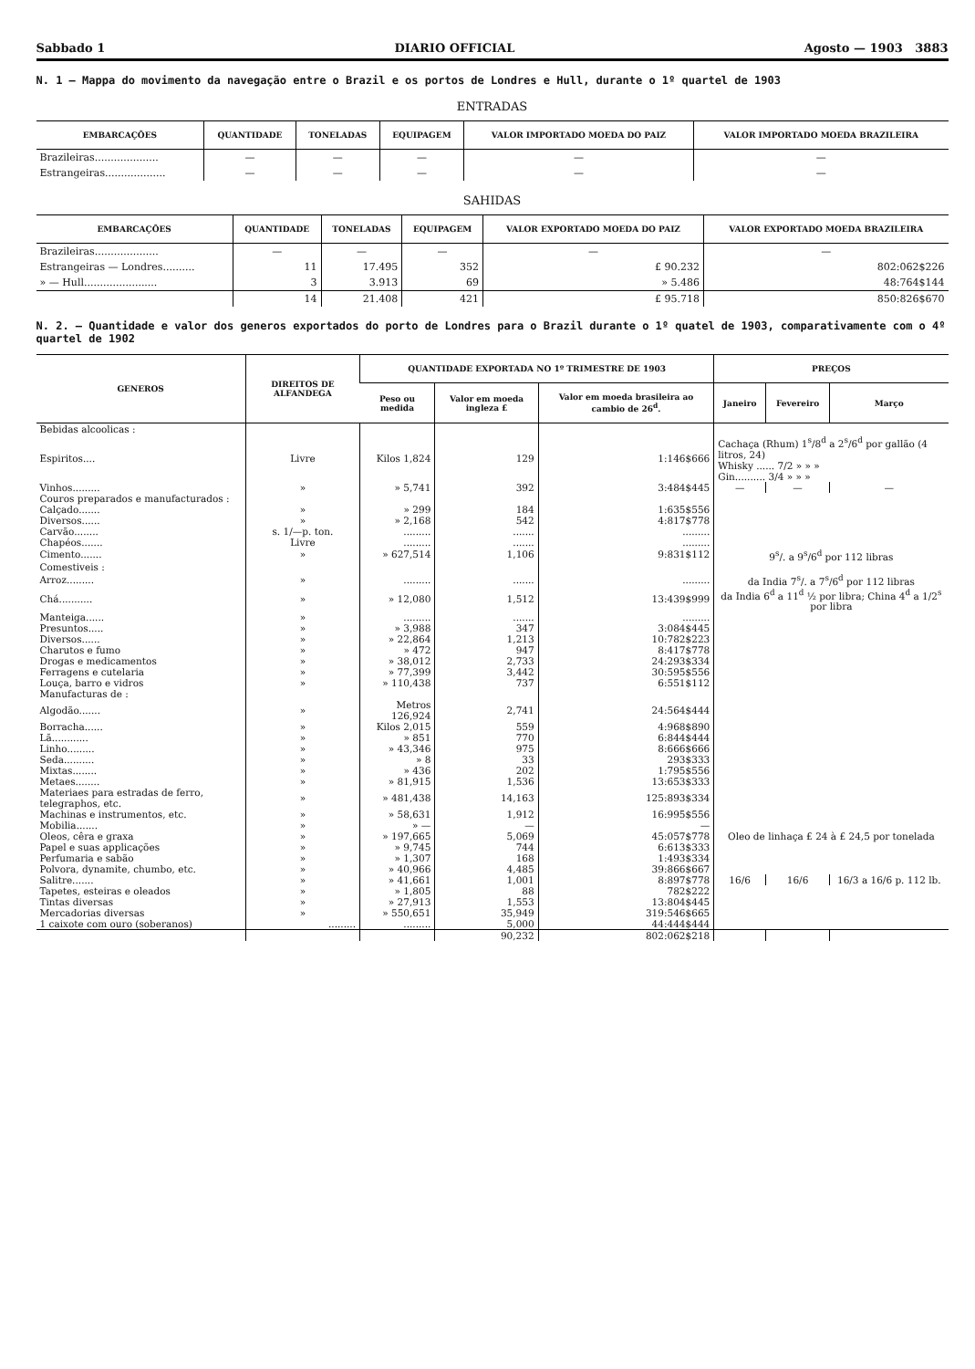Sabbado 1 DIARIO OFFICIAL Agosto — 1903 3883
N. 1 — Mappa do movimento da navegação entre o Brazil e os portos de Londres e Hull, durante o 1º quartel de 1903
ENTRADAS
| EMBARCAÇÕES | QUANTIDADE | TONELADAS | EQUIPAGEM | VALOR IMPORTADO MOEDA DO PAIZ | VALOR IMPORTADO MOEDA BRAZILEIRA |
| --- | --- | --- | --- | --- | --- |
| Brazileiras.................... | — | — | — | — | — |
| Estrangeiras................... | — | — | — | — | — |
SAHIDAS
| EMBARCAÇÕES | QUANTIDADE | TONELADAS | EQUIPAGEM | VALOR EXPORTADO MOEDA DO PAIZ | VALOR EXPORTADO MOEDA BRAZILEIRA |
| --- | --- | --- | --- | --- | --- |
| Brazileiras.................... | — | — | — | — | — |
| Estrangeiras — Londres.......... | 11 | 17.495 | 352 | £ 90.232 | 802:062$226 |
| » — Hull....................... | 3 | 3.913 | 69 | » 5.486 | 48:764$144 |
| | 14 | 21.408 | 421 | £ 95.718 | 850:826$670 |
N. 2. — Quantidade e valor dos generos exportados do porto de Londres para o Brazil durante o 1º quatel de 1903, comparativamente com o 4º quartel de 1902
| GENEROS | DIREITOS DE ALFANDEGA | QUANTIDADE EXPORTADA NO 1º TRIMESTRE DE 1903 | | | PREÇOS | | |
| --- | --- | --- | --- | --- | --- | --- | --- |
| | | Peso ou medida | Valor em moeda ingleza £ | Valor em moeda brasileira ao cambio de 26<sup>d</sup>. | Janeiro | Fevereiro | Março |
| Bebidas alcoolicas : | | | | | | | |
| Espiritos.... | Livre | Kilos 1,824 | 129 | 1:146$666 | Cachaça (Rhum) 1<sup>s</sup>/8<sup>d</sup> a 2<sup>s</sup>/6<sup>d</sup> por gallão (4 litros, 24) Whisky ...... 7/2 » » » Gin.......... 3/4 » » » | | |
| Vinhos......... | » | » 5,741 | 392 | 3:484$445 | — | — | — |
| Couros preparados e manufacturados : | | | | | | | |
| Calçado....... | » | » 299 | 184 | 1:635$556 | | | |
| Diversos...... | » | » 2,168 | 542 | 4:817$778 | | | |
| Carvão........ | s. 1/—p. ton. | ......... | ....... | ......... | | | |
| Chapéos....... | Livre | ......... | ....... | ......... | | | |
| Cimento....... | » | » 627,514 | 1,106 | 9:831$112 | 9<sup>s</sup>/. a 9<sup>s</sup>/6<sup>d</sup> por 112 libras | | |
| Comestiveis : | | | | | | | |
| Arroz......... | » | ......... | ....... | ......... | da India 7<sup>s</sup>/. a 7<sup>s</sup>/6<sup>d</sup> por 112 libras | | |
| Chá........... | » | » 12,080 | 1,512 | 13:439$999 | da India 6<sup>d</sup> a 11<sup>d</sup> ½ por libra; China 4<sup>d</sup> a 1/2<sup>s</sup> por libra | | |
| Manteiga...... | » | ......... | ....... | ......... | | | |
| Presuntos..... | » | » 3,988 | 347 | 3:084$445 | | | |
| Diversos...... | » | » 22,864 | 1,213 | 10:782$223 | | | |
| Charutos e fumo | » | » 472 | 947 | 8:417$778 | | | |
| Drogas e medicamentos | » | » 38,012 | 2,733 | 24:293$334 | | | |
| Ferragens e cutelaria | » | » 77,399 | 3,442 | 30:595$556 | | | |
| Louça, barro e vidros | » | » 110,438 | 737 | 6:551$112 | | | |
| Manufacturas de : | | | | | | | |
| Algodão....... | » | Metros 126,924 | 2,741 | 24:564$444 | | | |
| Borracha...... | » | Kilos 2,015 | 559 | 4:968$890 | | | |
| Lã............ | » | » 851 | 770 | 6:844$444 | | | |
| Linho......... | » | » 43,346 | 975 | 8:666$666 | | | |
| Seda.......... | » | » 8 | 33 | 293$333 | | | |
| Mixtas........ | » | » 436 | 202 | 1:795$556 | | | |
| Metaes........ | » | » 81,915 | 1,536 | 13:653$333 | | | |
| Materiaes para estradas de ferro, telegraphos, etc. | » | » 481,438 | 14,163 | 125:893$334 | | | |
| Machinas e instrumentos, etc. | » | » 58,631 | 1,912 | 16:995$556 | | | |
| Mobilia....... | » | » — | — | — | | | |
| Oleos, cêra e graxa | » | » 197,665 | 5,069 | 45:057$778 | Oleo de linhaça £ 24 à £ 24,5 por tonelada | | |
| Papel e suas applicações | » | » 9,745 | 744 | 6:613$333 | | | |
| Perfumaria e sabão | » | » 1,307 | 168 | 1:493$334 | | | |
| Polvora, dynamite, chumbo, etc. | » | » 40,966 | 4,485 | 39:866$667 | | | |
| Salitre....... | » | » 41,661 | 1,001 | 8:897$778 | 16/6 | 16/6 | 16/3 a 16/6 p. 112 lb. |
| Tapetes, esteiras e oleados | » | » 1,805 | 88 | 782$222 | | | |
| Tintas diversas | » | » 27,913 | 1,553 | 13:804$445 | | | |
| Mercadorias diversas | » | » 550,651 | 35,949 | 319:546$665 | | | |
| 1 caixote com ouro (soberanos) | ......... | ......... | 5,000 | 44:444$444 | | | |
| | | | 90,232 | 802:062$218 | | | |